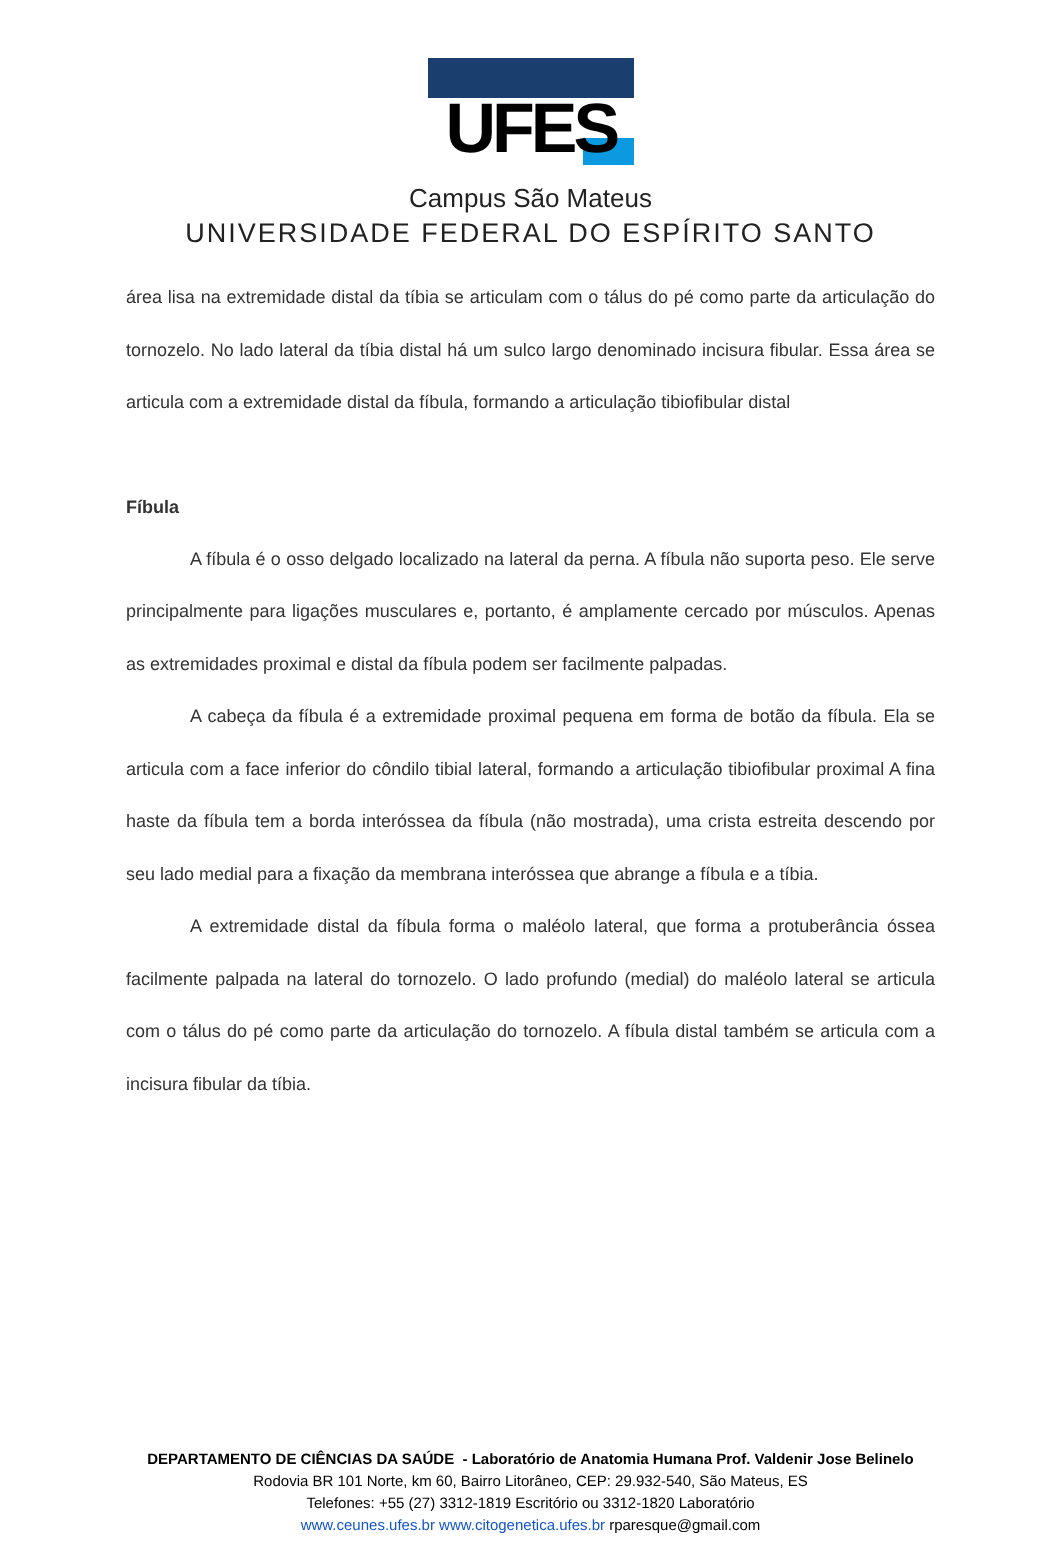UFES
Campus São Mateus
UNIVERSIDADE FEDERAL DO ESPÍRITO SANTO
área lisa na extremidade distal da tíbia se articulam com o tálus do pé como parte da articulação do tornozelo. No lado lateral da tíbia distal há um sulco largo denominado incisura fibular. Essa área se articula com a extremidade distal da fíbula, formando a articulação tibiofibular distal
Fíbula
A fíbula é o osso delgado localizado na lateral da perna. A fíbula não suporta peso. Ele serve principalmente para ligações musculares e, portanto, é amplamente cercado por músculos. Apenas as extremidades proximal e distal da fíbula podem ser facilmente palpadas.
A cabeça da fíbula é a extremidade proximal pequena em forma de botão da fíbula. Ela se articula com a face inferior do côndilo tibial lateral, formando a articulação tibiofibular proximal A fina haste da fíbula tem a borda interóssea da fíbula (não mostrada), uma crista estreita descendo por seu lado medial para a fixação da membrana interóssea que abrange a fíbula e a tíbia.
A extremidade distal da fíbula forma o maléolo lateral, que forma a protuberância óssea facilmente palpada na lateral do tornozelo. O lado profundo (medial) do maléolo lateral se articula com o tálus do pé como parte da articulação do tornozelo. A fíbula distal também se articula com a incisura fibular da tíbia.
DEPARTAMENTO DE CIÊNCIAS DA SAÚDE - Laboratório de Anatomia Humana Prof. Valdenir Jose Belinelo
Rodovia BR 101 Norte, km 60, Bairro Litorâneo, CEP: 29.932-540, São Mateus, ES
Telefones: +55 (27) 3312-1819 Escritório ou 3312-1820 Laboratório
www.ceunes.ufes.br www.citogenetica.ufes.br rparesque@gmail.com